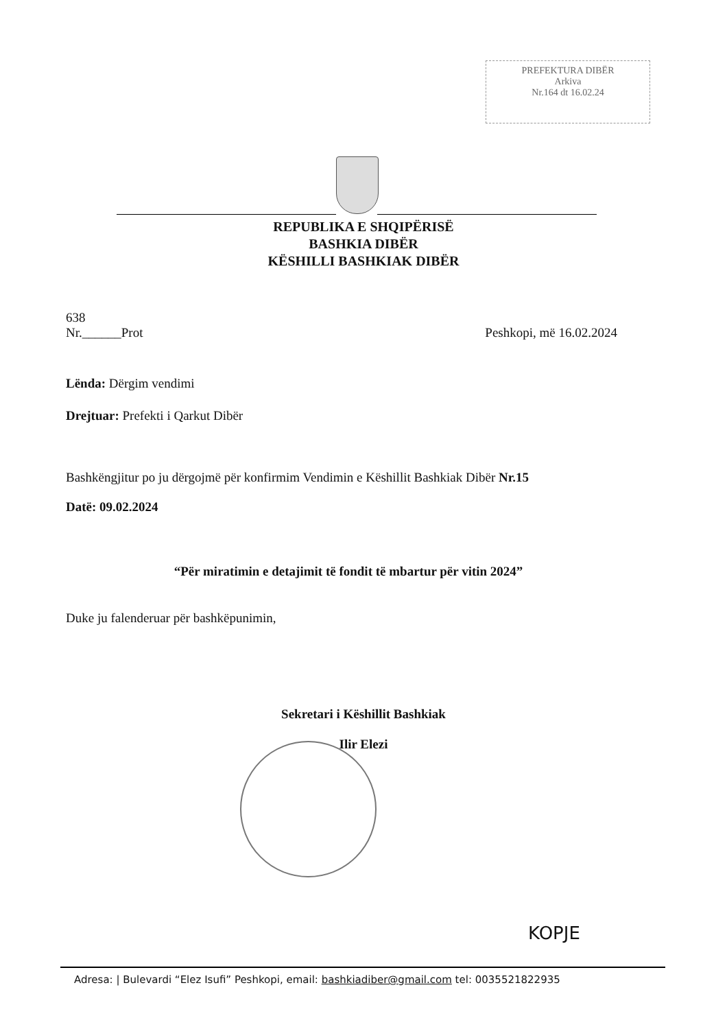PREFEKTURA DIBËR
Arkiva
Nr.164 dt 16.02.24
REPUBLIKA E SHQIPËRISË
BASHKIA DIBËR
KËSHILLI BASHKIAK DIBËR
638
Nr.______Prot Peshkopi, më 16.02.2024
Lënda: Dërgim vendimi
Drejtuar: Prefekti i Qarkut Dibër
Bashkëngjitur po ju dërgojmë për konfirmim Vendimin e Këshillit Bashkiak Dibër Nr.15
Datë: 09.02.2024
“Për miratimin e detajimit të fondit të mbartur për vitin 2024”
Duke ju falenderuar për bashkëpunimin,
Sekretari i Këshillit Bashkiak
Ilir Elezi
KOPJE
Adresa: | Bulevardi “Elez Isufi” Peshkopi, email: bashkiadiber@gmail.com tel: 0035521822935